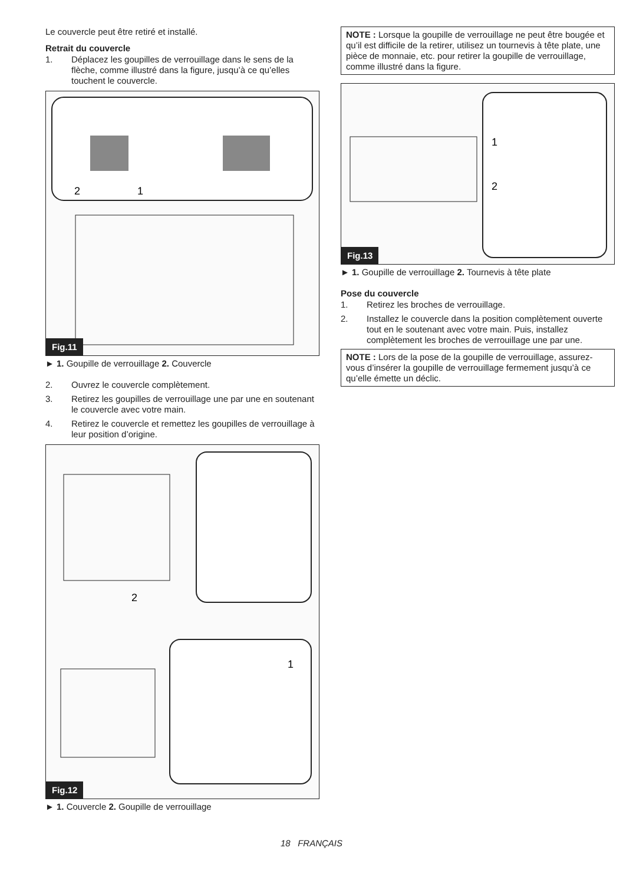Le couvercle peut être retiré et installé.
Retrait du couvercle
1. Déplacez les goupilles de verrouillage dans le sens de la flèche, comme illustré dans la figure, jusqu’à ce qu’elles touchent le couvercle.
2
1
Fig.11
► 1. Goupille de verrouillage 2. Couvercle
2. Ouvrez le couvercle complètement.
3. Retirez les goupilles de verrouillage une par une en soutenant le couvercle avec votre main.
4. Retirez le couvercle et remettez les goupilles de verrouillage à leur position d’origine.
2
1
Fig.12
► 1. Couvercle 2. Goupille de verrouillage
NOTE : Lorsque la goupille de verrouillage ne peut être bougée et qu’il est difficile de la retirer, utilisez un tournevis à tête plate, une pièce de monnaie, etc. pour retirer la goupille de verrouillage, comme illustré dans la figure.
1
2
Fig.13
► 1. Goupille de verrouillage 2. Tournevis à tête plate
Pose du couvercle
1. Retirez les broches de verrouillage.
2. Installez le couvercle dans la position complètement ouverte tout en le soutenant avec votre main. Puis, installez complètement les broches de verrouillage une par une.
NOTE : Lors de la pose de la goupille de verrouillage, assurez-vous d’insérer la goupille de verrouillage fermement jusqu’à ce qu’elle émette un déclic.
18 FRANÇAIS